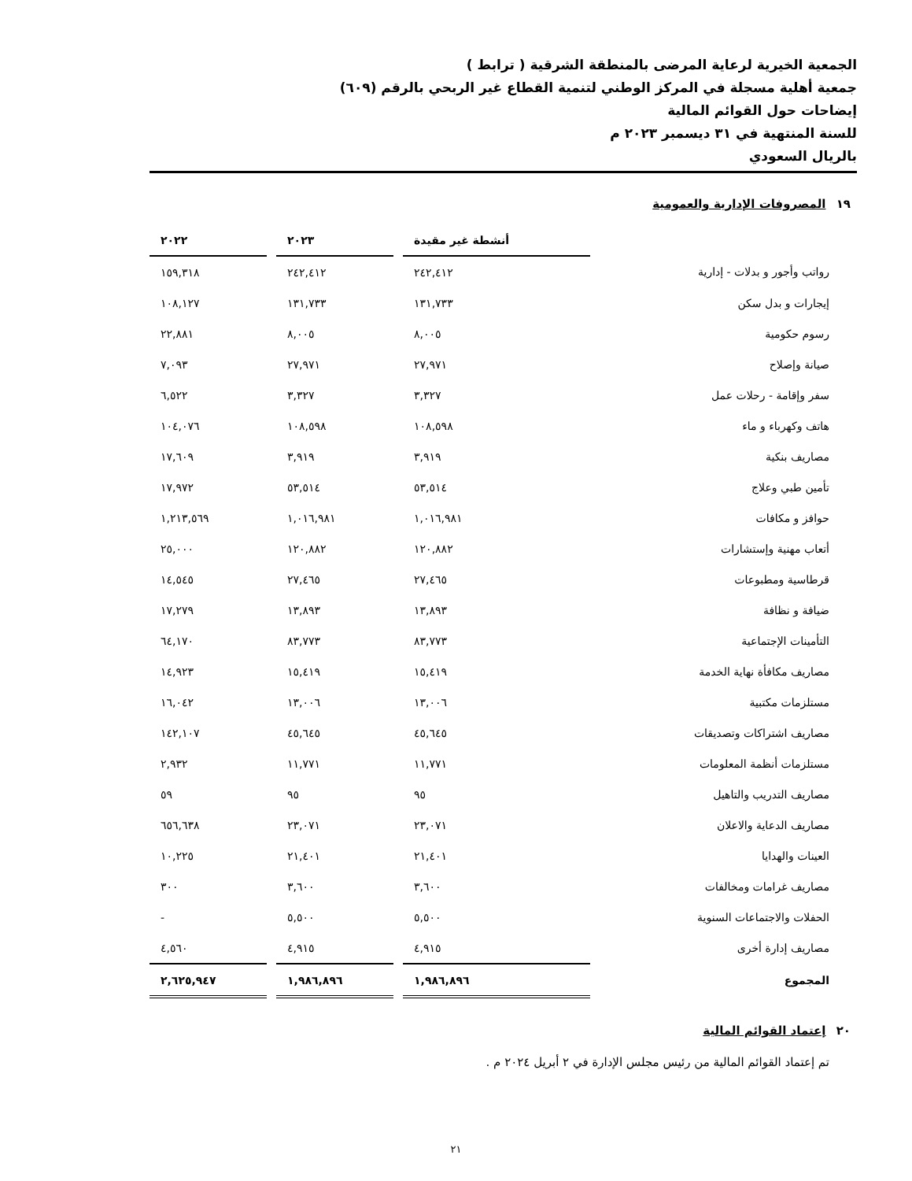الجمعية الخيرية لرعاية المرضى بالمنطقة الشرقية ( ترابط )
جمعية أهلية مسجلة في المركز الوطني لتنمية القطاع غير الربحي بالرقم (٦٠٩)
إيضاحات حول القوائم المالية
للسنة المنتهية في ٣١ ديسمبر ٢٠٢٣ م
بالريال السعودي
١٩ المصروفات الإدارية والعمومية
| | أنشطة غير مقيدة | | ٢٠٢٣ | | ٢٠٢٢ |
| رواتب وأجور و بدلات - إدارية | ٢٤٢,٤١٢ | | ٢٤٢,٤١٢ | | ١٥٩,٣١٨ |
| إيجارات و بدل سكن | ١٣١,٧٣٣ | | ١٣١,٧٣٣ | | ١٠٨,١٢٧ |
| رسوم حكومية | ٨,٠٠٥ | | ٨,٠٠٥ | | ٢٢,٨٨١ |
| صيانة وإصلاح | ٢٧,٩٧١ | | ٢٧,٩٧١ | | ٧,٠٩٣ |
| سفر وإقامة - رحلات عمل | ٣,٣٢٧ | | ٣,٣٢٧ | | ٦,٥٢٢ |
| هاتف وكهرباء و ماء | ١٠٨,٥٩٨ | | ١٠٨,٥٩٨ | | ١٠٤,٠٧٦ |
| مصاريف بنكية | ٣,٩١٩ | | ٣,٩١٩ | | ١٧,٦٠٩ |
| تأمين طبي وعلاج | ٥٣,٥١٤ | | ٥٣,٥١٤ | | ١٧,٩٧٢ |
| حوافز و مكافات | ١,٠١٦,٩٨١ | | ١,٠١٦,٩٨١ | | ١,٢١٣,٥٦٩ |
| أتعاب مهنية وإستشارات | ١٢٠,٨٨٢ | | ١٢٠,٨٨٢ | | ٢٥,٠٠٠ |
| قرطاسية ومطبوعات | ٢٧,٤٦٥ | | ٢٧,٤٦٥ | | ١٤,٥٤٥ |
| ضيافة و نظافة | ١٣,٨٩٣ | | ١٣,٨٩٣ | | ١٧,٢٧٩ |
| التأمينات الإجتماعية | ٨٣,٧٧٣ | | ٨٣,٧٧٣ | | ٦٤,١٧٠ |
| مصاريف مكافأة نهاية الخدمة | ١٥,٤١٩ | | ١٥,٤١٩ | | ١٤,٩٢٣ |
| مستلزمات مكتبية | ١٣,٠٠٦ | | ١٣,٠٠٦ | | ١٦,٠٤٢ |
| مصاريف اشتراكات وتصديقات | ٤٥,٦٤٥ | | ٤٥,٦٤٥ | | ١٤٢,١٠٧ |
| مستلزمات أنظمة المعلومات | ١١,٧٧١ | | ١١,٧٧١ | | ٢,٩٣٢ |
| مصاريف التدريب والتاهيل | ٩٥ | | ٩٥ | | ٥٩ |
| مصاريف الدعاية والاعلان | ٢٣,٠٧١ | | ٢٣,٠٧١ | | ٦٥٦,٦٣٨ |
| العينات والهدايا | ٢١,٤٠١ | | ٢١,٤٠١ | | ١٠,٢٢٥ |
| مصاريف غرامات ومخالفات | ٣,٦٠٠ | | ٣,٦٠٠ | | ٣٠٠ |
| الحفلات والاجتماعات السنوية | ٥,٥٠٠ | | ٥,٥٠٠ | | - |
| مصاريف إدارة أخرى | ٤,٩١٥ | | ٤,٩١٥ | | ٤,٥٦٠ |
| المجموع | ١,٩٨٦,٨٩٦ | | ١,٩٨٦,٨٩٦ | | ٢,٦٢٥,٩٤٧ |
٢٠ إعتماد القوائم المالية
تم إعتماد القوائم المالية من رئيس مجلس الإدارة في ٢ أبريل ٢٠٢٤ م .
٢١